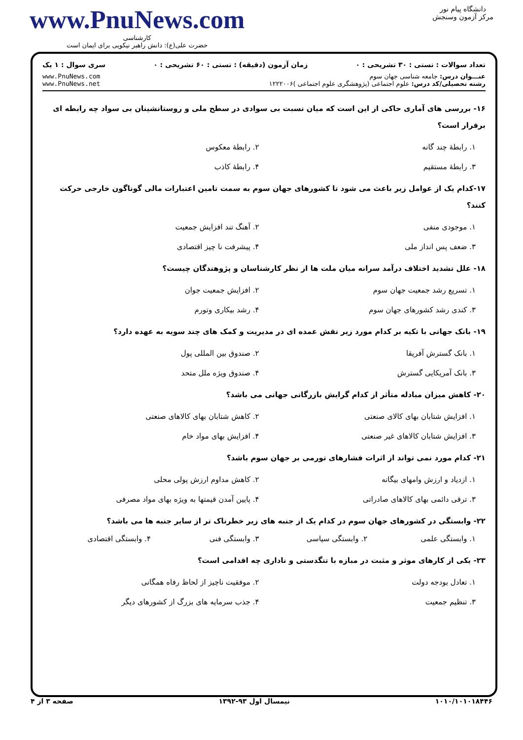دانشگاه پیام نور
مرکز آزمون وسنجش
www.PnuNews.com
کارشناسی
حضرت علی(ع): دانش راهبر نیکویی برای ایمان است
تعداد سوالات : تستی : ۳۰ تشریحی : ۰ زمان آزمون (دقیقه) : تستی : ۶۰ تشریحی : ۰ سری سوال : ۱ یک
عنـــوان درس: جامعه شناسی جهان سوم
رشته تحصیلی/کد درس: علوم اجتماعی (پژوهشگری علوم اجتماعی )۱۲۲۲۰۰۶
www.PnuNews.com
www.PnuNews.net
۱۶- بررسی های آماری حاکی از این است که میان نسبت بی سوادی در سطح ملی و روستانشینان بی سواد چه رابطه ای برقرار است؟
۱. رابطهٔ چند گانه ۲. رابطهٔ معکوس ۳. رابطهٔ مستقیم ۴. رابطهٔ کاذب
۱۷-کدام یک از عوامل زیر باعث می شود تا کشورهای جهان سوم به سمت تامین اعتبارات مالی گوناگون خارجی حرکت کنند؟
۱. موجودی منفی ۲. آهنگ تند افزایش جمعیت ۳. ضعف پس انداز ملی ۴. پیشرفت نا چیز اقتصادی
۱۸- علل تشدید اختلاف درآمد سرانه میان ملت ها از نظر کارشناسان و پژوهندگان چیست؟
۱. تسریع رشد جمعیت جهان سوم ۲. افزایش جمعیت جوان ۳. کندی رشد کشورهای جهان سوم ۴. رشد بیکاری وتورم
۱۹- بانک جهانی با تکیه بر کدام مورد زیر نقش عمده ای در مدیریت و کمک های چند سویه به عهده دارد؟
۱. بانک گسترش آفریقا ۲. صندوق بین المللی پول ۳. بانک آمریکایی گسترش ۴. صندوق ویژه ملل متحد
۲۰- کاهش میزان مبادله متأثر از کدام گرایش بازرگانی جهانی می باشد؟
۱. افزایش شتابان بهای کالای صنعتی ۲. کاهش شتابان بهای کالاهای صنعتی ۳. افزایش شتابان کالاهای غیر صنعتی ۴. افزایش بهای مواد خام
۲۱- کدام مورد نمی تواند از اثرات فشارهای تورمی بر جهان سوم باشد؟
۱. ازدیاد و ارزش وامهای بیگانه ۲. کاهش مداوم ارزش پولی محلی ۳. ترقی دائمی بهای کالاهای صادراتی ۴. پایین آمدن قیمتها به ویژه بهای مواد مصرفی
۲۲- وابستگی در کشورهای جهان سوم در کدام یک از جنبه های زیر خطرناک تر از سایر جنبه ها می باشد؟
۱. وابستگی علمی ۲. وابستگی سیاسی ۳. وابستگی فنی ۴. وابستگی اقتصادی
۲۳- یکی از کارهای موثر و مثبت در مبازه با تنگدستی و ناداری چه اقدامی است؟
۱. تعادل بودجه دولت ۲. موفقیت ناچیز از لحاظ رفاه همگانی ۳. تنظیم جمعیت ۴. جذب سرمایه های بزرگ از کشورهای دیگر
۱۰۱۰/۱۰۱۰۱۸۴۴۶ نیمسال اول ۹۳-۱۳۹۲ صفحه ۳ از ۴